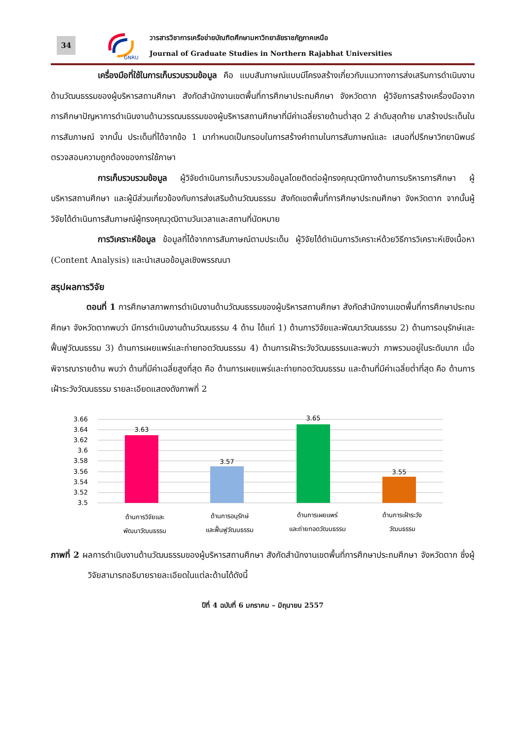34
GNRU
วารสารวิชาการเครือข่ายบัณฑิตศึกษามหาวิทยาลัยราชภัฏภาคเหนือ
Journal of Graduate Studies in Northern Rajabhat Universities
เครื่องมือที่ใช้ในการเก็บรวบรวมข้อมูล คือ แบบสัมภาษณ์แบบมีโครงสร้างเกี่ยวกับแนวทางการส่งเสริมการดำเนินงานด้านวัฒนธรรมของผู้บริหารสถานศึกษา สังกัดสำนักงานเขตพื้นที่การศึกษาประถมศึกษา จังหวัดตาก ผู้วิจัยการสร้างเครื่องมือจากการศึกษาปัญหาการดำเนินงานด้านวรรฒนธรรมของผู้บริหารสถานศึกษาที่มีค่าเฉลี่ยรายด้านต่ำสุด 2 ลำดับสุดท้าย มาสร้างประเด็นในการสัมภาษณ์ จากนั้น ประเด็นที่ได้จากข้อ 1 มากำหนดเป็นกรอบในการสร้างคำถามในการสัมภาษณ์และ เสนอที่ปรึกษาวิทยานิพนธ์ตรวจสอบความถูกต้องของการใช้ภาษา
การเก็บรวบรวมข้อมูล ผู้วิจัยดำเนินการเก็บรวบรวมข้อมูลโดยติดต่อผู้ทรงคุณวุฒิทางด้านการบริหารการศึกษา ผู้บริหารสถานศึกษา และผู้มีส่วนเกี่ยวข้องกับการส่งเสริมด้านวัฒนธรรม สังกัดเขตพื้นที่การศึกษาประถมศึกษา จังหวัดตาก จากนั้นผู้วิจัยได้ดำเนินการสัมภาษณ์ผู้ทรงคุณวุฒิตามวันเวลาและสถานที่นัดหมาย
การวิเคราะห์ข้อมูล ข้อมูลที่ได้จากการสัมภาษณ์ตามประเด็น ผู้วิจัยได้ดำเนินการวิเคราะห์ด้วยวิธีการวิเคราะห์เชิงเนื้อหา (Content Analysis) และนำเสนอข้อมูลเชิงพรรณนา
สรุปผลการวิจัย
ตอนที่ 1 การศึกษาสภาพการดำเนินงานด้านวัฒนธรรมของผู้บริหารสถานศึกษา สังกัดสำนักงานเขตพื้นที่การศึกษาประถมศึกษา จังหวัดตากพบว่า มีการดำเนินงานด้านวัฒนธรรม 4 ด้าน ได้แก่ 1) ด้านการวิจัยและพัฒนาวัฒนธรรม 2) ด้านการอนุรักษ์และฟื้นฟูวัฒนธรรม 3) ด้านการเผยแพร่และถ่ายทอดวัฒนธรรม 4) ด้านการเฝ้าระวังวัฒนธรรมและพบว่า ภาพรวมอยู่ในระดับมาก เมื่อพิจารณารายด้าน พบว่า ด้านที่มีค่าเฉลี่ยสูงที่สุด คือ ด้านการเผยแพร่และถ่ายทอดวัฒนธรรม และด้านที่มีค่าเฉลี่ยต่ำที่สุด คือ ด้านการเฝ้าระวังวัฒนธรรม รายละเอียดแสดงดังภาพที่ 2
3.66
3.64
3.62
3.6
3.58
3.56
3.54
3.52
3.5
3.63
3.57
3.65
3.55
ด้านการวิจัยและ
พัฒนาวัฒนธรรม
ด้านการอนุรักษ์
และฟื้นฟูวัฒนธรรม
ด้านการเผยแพร่
และถ่ายทอดวัฒนธรรม
ด้านการเฝ้าระวัง
วัฒนธรรม
ภาพที่ 2 ผลการดำเนินงานด้านวัฒนธรรมของผู้บริหารสถานศึกษา สังกัดสำนักงานเขตพื้นที่การศึกษาประถมศึกษา จังหวัดตาก ซึ่งผู้วิจัยสามารถอธิบายรายละเอียดในแต่ละด้านได้ดังนี้
ปีที่ 4 ฉบับที่ 6 มกราคม – มิถุนายน 2557